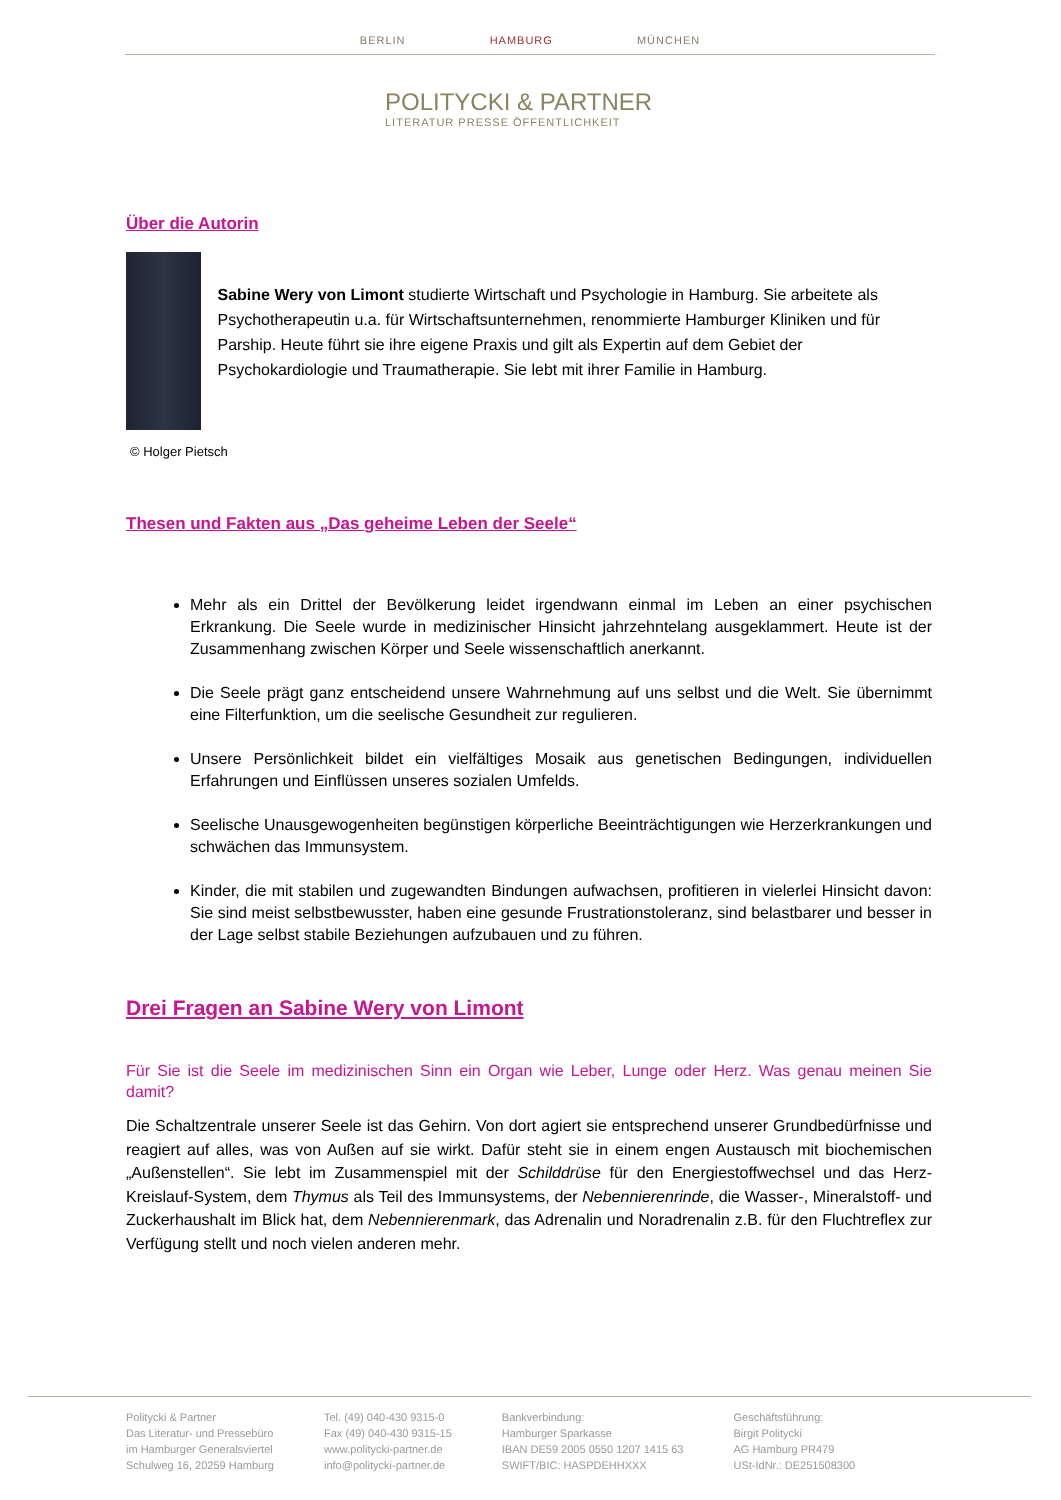BERLIN HAMBURG MÜNCHEN
POLITYCKI & PARTNER
LITERATUR PRESSE ÖFFENTLICHKEIT
Über die Autorin
Sabine Wery von Limont studierte Wirtschaft und Psychologie in Hamburg. Sie arbeitete als Psychotherapeutin u.a. für Wirtschaftsunternehmen, renommierte Hamburger Kliniken und für Parship. Heute führt sie ihre eigene Praxis und gilt als Expertin auf dem Gebiet der Psychokardiologie und Traumatherapie. Sie lebt mit ihrer Familie in Hamburg.
© Holger Pietsch
Thesen und Fakten aus „Das geheime Leben der Seele“
Mehr als ein Drittel der Bevölkerung leidet irgendwann einmal im Leben an einer psychischen Erkrankung. Die Seele wurde in medizinischer Hinsicht jahrzehntelang ausgeklammert. Heute ist der Zusammenhang zwischen Körper und Seele wissenschaftlich anerkannt.
Die Seele prägt ganz entscheidend unsere Wahrnehmung auf uns selbst und die Welt. Sie übernimmt eine Filterfunktion, um die seelische Gesundheit zur regulieren.
Unsere Persönlichkeit bildet ein vielfältiges Mosaik aus genetischen Bedingungen, individuellen Erfahrungen und Einflüssen unseres sozialen Umfelds.
Seelische Unausgewogenheiten begünstigen körperliche Beeinträchtigungen wie Herzerkrankungen und schwächen das Immunsystem.
Kinder, die mit stabilen und zugewandten Bindungen aufwachsen, profitieren in vielerlei Hinsicht davon: Sie sind meist selbstbewusster, haben eine gesunde Frustrationstoleranz, sind belastbarer und besser in der Lage selbst stabile Beziehungen aufzubauen und zu führen.
Drei Fragen an Sabine Wery von Limont
Für Sie ist die Seele im medizinischen Sinn ein Organ wie Leber, Lunge oder Herz. Was genau meinen Sie damit?
Die Schaltzentrale unserer Seele ist das Gehirn. Von dort agiert sie entsprechend unserer Grundbedürfnisse und reagiert auf alles, was von Außen auf sie wirkt. Dafür steht sie in einem engen Austausch mit biochemischen „Außenstellen“. Sie lebt im Zusammenspiel mit der Schilddrüse für den Energiestoffwechsel und das Herz-Kreislauf-System, dem Thymus als Teil des Immunsystems, der Nebennierenrinde, die Wasser-, Mineralstoff- und Zuckerhaushalt im Blick hat, dem Nebennierenmark, das Adrenalin und Noradrenalin z.B. für den Fluchtreflex zur Verfügung stellt und noch vielen anderen mehr.
Politycki & Partner
Das Literatur- und Pressebüro
im Hamburger Generalsviertel
Schulweg 16, 20259 Hamburg
Tel. (49) 040-430 9315-0
Fax (49) 040-430 9315-15
www.politycki-partner.de
info@politycki-partner.de
Bankverbindung:
Hamburger Sparkasse
IBAN DE59 2005 0550 1207 1415 63
SWIFT/BIC: HASPDEHHXXX
Geschäftsführung:
Birgit Politycki
AG Hamburg PR479
USt-IdNr.: DE251508300